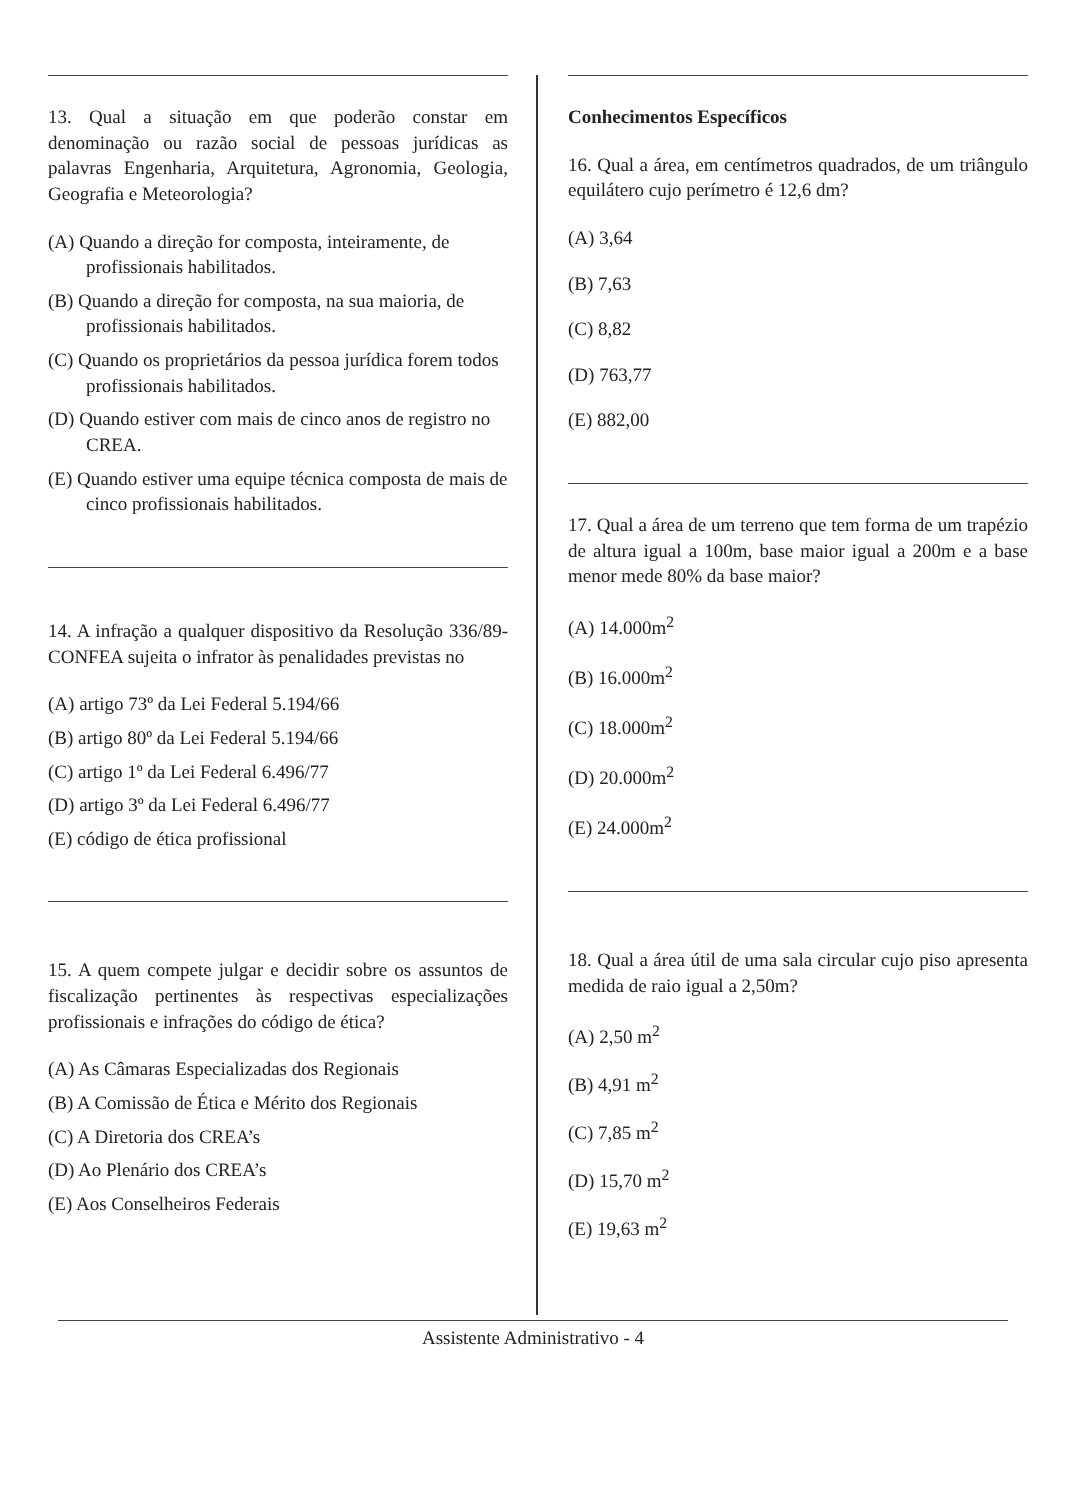13. Qual a situação em que poderão constar em denominação ou razão social de pessoas jurídicas as palavras Engenharia, Arquitetura, Agronomia, Geologia, Geografia e Meteorologia?
(A) Quando a direção for composta, inteiramente, de profissionais habilitados.
(B) Quando a direção for composta, na sua maioria, de profissionais habilitados.
(C) Quando os proprietários da pessoa jurídica forem todos profissionais habilitados.
(D) Quando estiver com mais de cinco anos de registro no CREA.
(E) Quando estiver uma equipe técnica composta de mais de cinco profissionais habilitados.
14. A infração a qualquer dispositivo da Resolução 336/89-CONFEA sujeita o infrator às penalidades previstas no
(A) artigo 73º da Lei Federal 5.194/66
(B) artigo 80º da Lei Federal 5.194/66
(C) artigo 1º da Lei Federal 6.496/77
(D) artigo 3º da Lei Federal 6.496/77
(E) código de ética profissional
15. A quem compete julgar e decidir sobre os assuntos de fiscalização pertinentes às respectivas especializações profissionais e infrações do código de ética?
(A) As Câmaras Especializadas dos Regionais
(B) A Comissão de Ética e Mérito dos Regionais
(C) A Diretoria dos CREA’s
(D) Ao Plenário dos CREA’s
(E) Aos Conselheiros Federais
Conhecimentos Específicos
16. Qual a área, em centímetros quadrados, de um triângulo equilátero cujo perímetro é 12,6 dm?
(A) 3,64
(B) 7,63
(C) 8,82
(D) 763,77
(E) 882,00
17. Qual a área de um terreno que tem forma de um trapézio de altura igual a 100m, base maior igual a 200m e a base menor mede 80% da base maior?
(A) 14.000m<sup>2</sup>
(B) 16.000m<sup>2</sup>
(C) 18.000m<sup>2</sup>
(D) 20.000m<sup>2</sup>
(E) 24.000m<sup>2</sup>
18. Qual a área útil de uma sala circular cujo piso apresenta medida de raio igual a 2,50m?
(A) 2,50 m<sup>2</sup>
(B) 4,91 m<sup>2</sup>
(C) 7,85 m<sup>2</sup>
(D) 15,70 m<sup>2</sup>
(E) 19,63 m<sup>2</sup>
Assistente Administrativo - 4